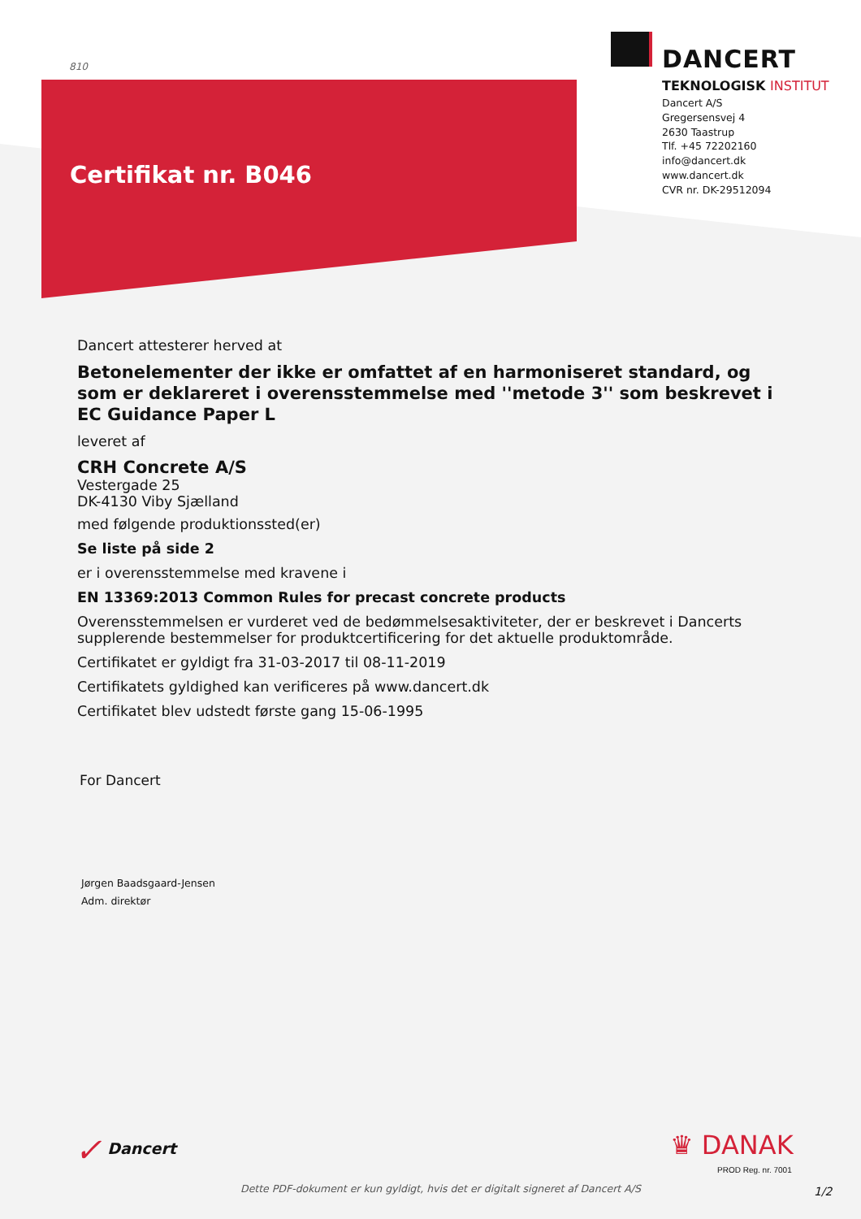810
Certifikat nr. B046
DANCERT
TEKNOLOGISK INSTITUT
Dancert A/S
Gregersensvej 4
2630 Taastrup
Tlf. +45 72202160
info@dancert.dk
www.dancert.dk
CVR nr. DK-29512094
Dancert attesterer herved at
Betonelementer der ikke er omfattet af en harmoniseret standard, og som er deklareret i overensstemmelse med ''metode 3'' som beskrevet i EC Guidance Paper L
leveret af
CRH Concrete A/S
Vestergade 25
DK-4130 Viby Sjælland
med følgende produktionssted(er)
Se liste på side 2
er i overensstemmelse med kravene i
EN 13369:2013 Common Rules for precast concrete products
Overensstemmelsen er vurderet ved de bedømmelsesaktiviteter, der er beskrevet i Dancerts supplerende bestemmelser for produktcertificering for det aktuelle produktområde.
Certifikatet er gyldigt fra 31-03-2017 til 08-11-2019
Certifikatets gyldighed kan verificeres på www.dancert.dk
Certifikatet blev udstedt første gang 15-06-1995
For Dancert
Jørgen Baadsgaard-Jensen
Adm. direktør
✓ Dancert ♛ DANAK
PROD Reg. nr. 7001
Dette PDF-dokument er kun gyldigt, hvis det er digitalt signeret af Dancert A/S
1/2